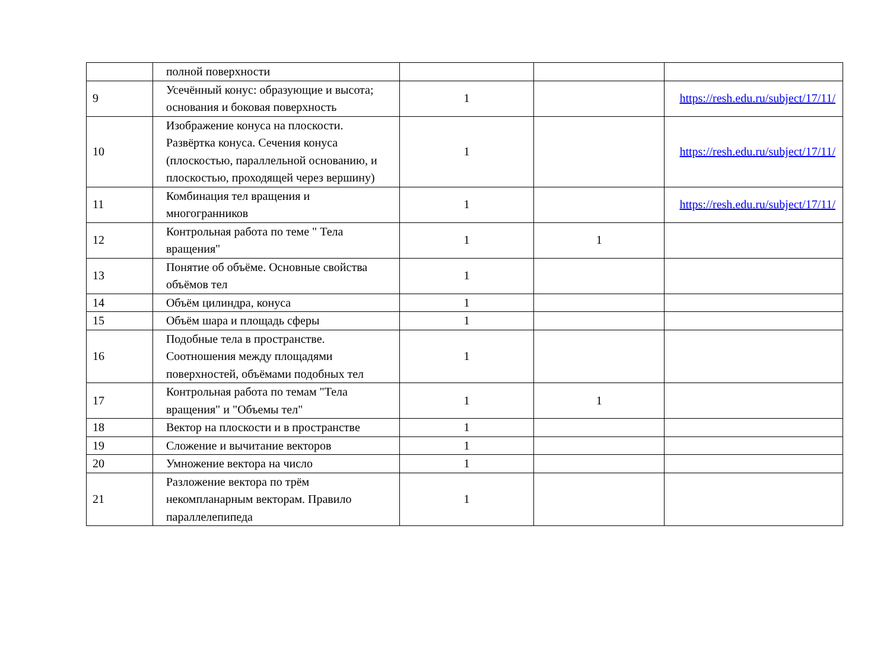| | полной поверхности | | | |
| 9 | Усечённый конус: образующие и высота; основания и боковая поверхность | 1 | | https://resh.edu.ru/subject/17/11/ |
| 10 | Изображение конуса на плоскости. Развёртка конуса. Сечения конуса (плоскостью, параллельной основанию, и плоскостью, проходящей через вершину) | 1 | | https://resh.edu.ru/subject/17/11/ |
| 11 | Комбинация тел вращения и многогранников | 1 | | https://resh.edu.ru/subject/17/11/ |
| 12 | Контрольная работа по теме " Тела вращения" | 1 | 1 | |
| 13 | Понятие об объёме. Основные свойства объёмов тел | 1 | | |
| 14 | Объём цилиндра, конуса | 1 | | |
| 15 | Объём шара и площадь сферы | 1 | | |
| 16 | Подобные тела в пространстве. Соотношения между площадями поверхностей, объёмами подобных тел | 1 | | |
| 17 | Контрольная работа по темам "Тела вращения" и "Объемы тел" | 1 | 1 | |
| 18 | Вектор на плоскости и в пространстве | 1 | | |
| 19 | Сложение и вычитание векторов | 1 | | |
| 20 | Умножение вектора на число | 1 | | |
| 21 | Разложение вектора по трём некомпланарным векторам. Правило параллелепипеда | 1 | | |